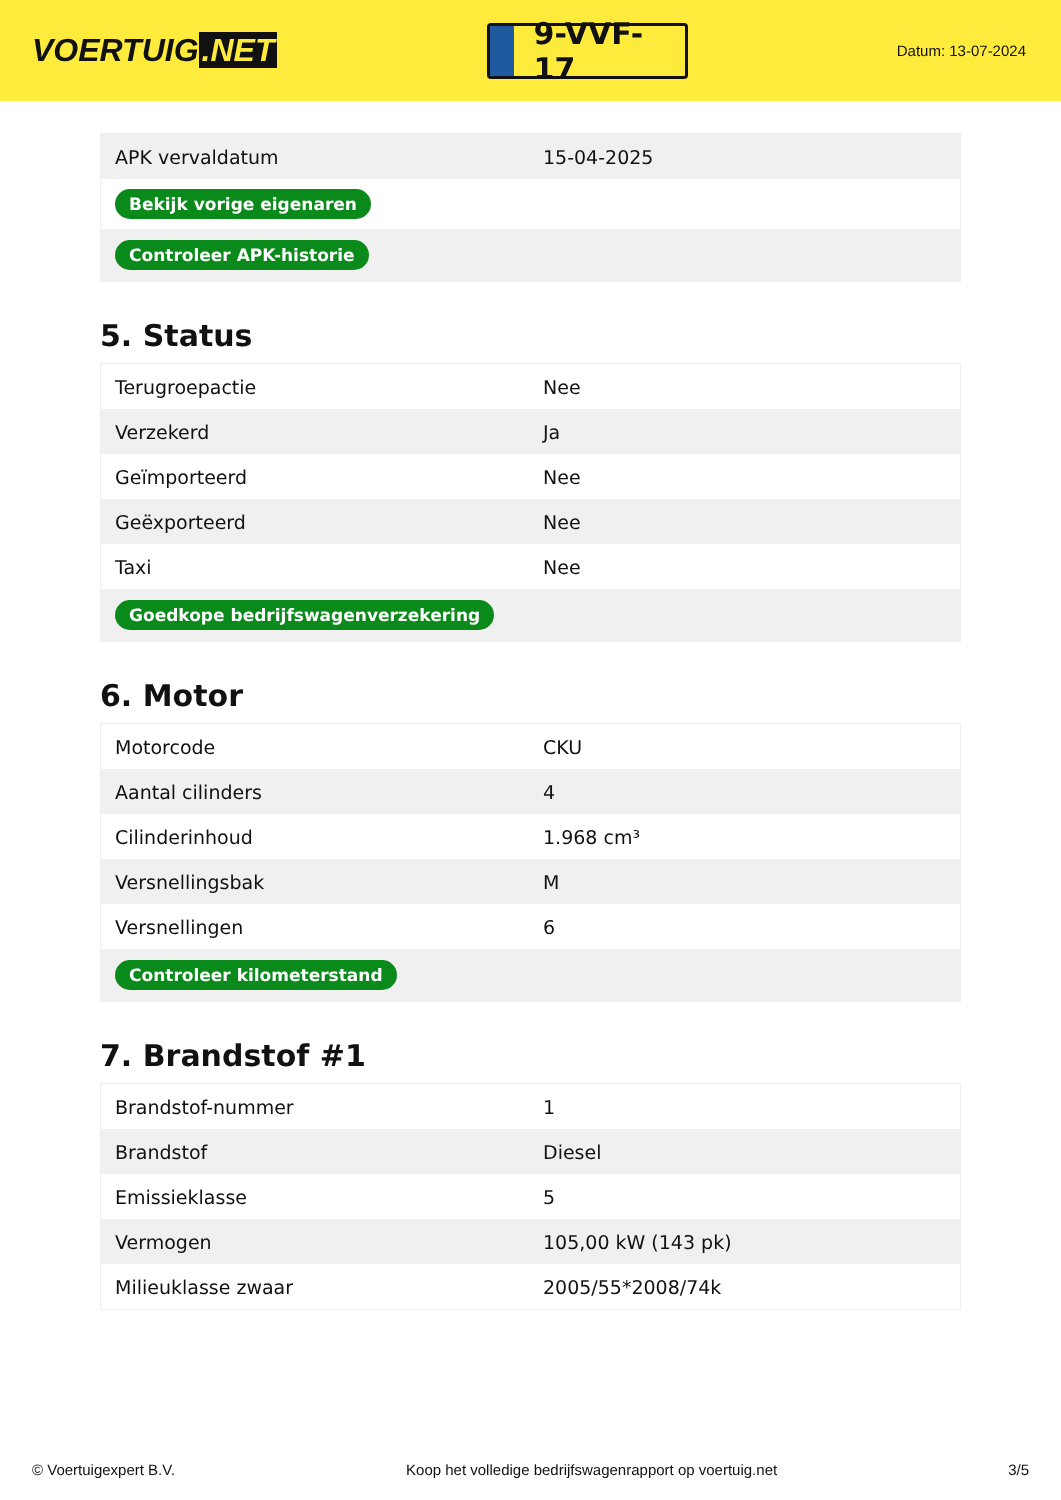VOERTUIG.NET
9-VVF-17
Datum: 13-07-2024
| APK vervaldatum | 15-04-2025 |
| Bekijk vorige eigenaren | |
| Controleer APK-historie | |
5. Status
| Terugroepactie | Nee |
| Verzekerd | Ja |
| Geïmporteerd | Nee |
| Geëxporteerd | Nee |
| Taxi | Nee |
| Goedkope bedrijfswagenverzekering | |
6. Motor
| Motorcode | CKU |
| Aantal cilinders | 4 |
| Cilinderinhoud | 1.968 cm³ |
| Versnellingsbak | M |
| Versnellingen | 6 |
| Controleer kilometerstand | |
7. Brandstof #1
| Brandstof-nummer | 1 |
| Brandstof | Diesel |
| Emissieklasse | 5 |
| Vermogen | 105,00 kW (143 pk) |
| Milieuklasse zwaar | 2005/55*2008/74k |
© Voertuigexpert B.V. Koop het volledige bedrijfswagenrapport op voertuig.net 3/5